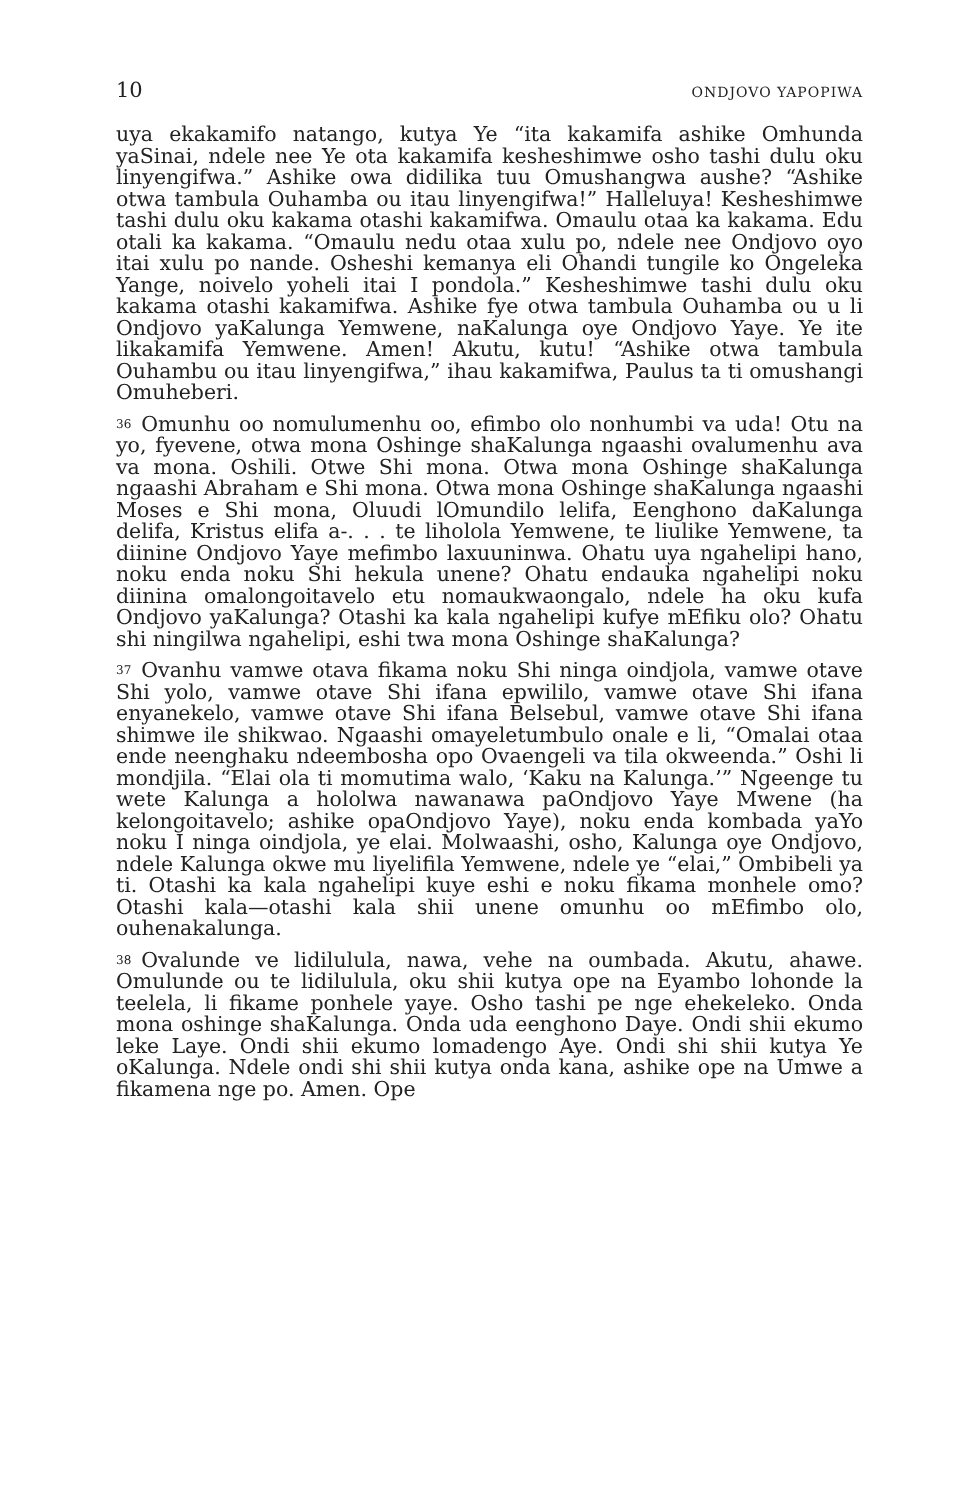10 ONDJOVO YAPOPIWA
uya ekakamifo natango, kutya Ye “ita kakamifa ashike Omhunda yaSinai, ndele nee Ye ota kakamifa kesheshimwe osho tashi dulu oku linyengifwa.” Ashike owa didilika tuu Omushangwa aushe? “Ashike otwa tambula Ouhamba ou itau linyengifwa!” Halleluya! Kesheshimwe tashi dulu oku kakama otashi kakamifwa. Omaulu otaa ka kakama. Edu otali ka kakama. “Omaulu nedu otaa xulu po, ndele nee Ondjovo oyo itai xulu po nande. Osheshi kemanya eli Ohandi tungile ko Ongeleka Yange, noivelo yoheli itai I pondola.” Kesheshimwe tashi dulu oku kakama otashi kakamifwa. Ashike fye otwa tambula Ouhamba ou u li Ondjovo yaKalunga Yemwene, naKalunga oye Ondjovo Yaye. Ye ite likakamifa Yemwene. Amen! Akutu, kutu! “Ashike otwa tambula Ouhambu ou itau linyengifwa,” ihau kakamifwa, Paulus ta ti omushangi Omuheberi.
<sup>36</sup> Omunhu oo nomulumenhu oo, efimbo olo nonhumbi va uda! Otu na yo, fyevene, otwa mona Oshinge shaKalunga ngaashi ovalumenhu ava va mona. Oshili. Otwe Shi mona. Otwa mona Oshinge shaKalunga ngaashi Abraham e Shi mona. Otwa mona Oshinge shaKalunga ngaashi Moses e Shi mona, Oluudi lOmundilo lelifa, Eenghono daKalunga delifa, Kristus elifa a-. . . te liholola Yemwene, te liulike Yemwene, ta diinine Ondjovo Yaye mefimbo laxuuninwa. Ohatu uya ngahelipi hano, noku enda noku Shi hekula unene? Ohatu endauka ngahelipi noku diinina omalongoitavelo etu nomaukwaongalo, ndele ha oku kufa Ondjovo yaKalunga? Otashi ka kala ngahelipi kufye mEfiku olo? Ohatu shi ningilwa ngahelipi, eshi twa mona Oshinge shaKalunga?
<sup>37</sup> Ovanhu vamwe otava fikama noku Shi ninga oindjola, vamwe otave Shi yolo, vamwe otave Shi ifana epwililo, vamwe otave Shi ifana enyanekelo, vamwe otave Shi ifana Belsebul, vamwe otave Shi ifana shimwe ile shikwao. Ngaashi omayeletumbulo onale e li, “Omalai otaa ende neenghaku ndeembosha opo Ovaengeli va tila okweenda.” Oshi li mondjila. “Elai ola ti momutima walo, ‘Kaku na Kalunga.’” Ngeenge tu wete Kalunga a hololwa nawanawa paOndjovo Yaye Mwene (ha kelongoitavelo; ashike opaOndjovo Yaye), noku enda kombada yaYo noku I ninga oindjola, ye elai. Molwaashi, osho, Kalunga oye Ondjovo, ndele Kalunga okwe mu liyelifila Yemwene, ndele ye “elai,” Ombibeli ya ti. Otashi ka kala ngahelipi kuye eshi e noku fikama monhele omo? Otashi kala—otashi kala shii unene omunhu oo mEfimbo olo, ouhenakalunga.
<sup>38</sup> Ovalunde ve lidilulula, nawa, vehe na oumbada. Akutu, ahawe. Omulunde ou te lidilulula, oku shii kutya ope na Eyambo lohonde la teelela, li fikame ponhele yaye. Osho tashi pe nge ehekeleko. Onda mona oshinge shaKalunga. Onda uda eenghono Daye. Ondi shii ekumo leke Laye. Ondi shii ekumo lomadengo Aye. Ondi shi shii kutya Ye oKalunga. Ndele ondi shi shii kutya onda kana, ashike ope na Umwe a fikamena nge po. Amen. Ope